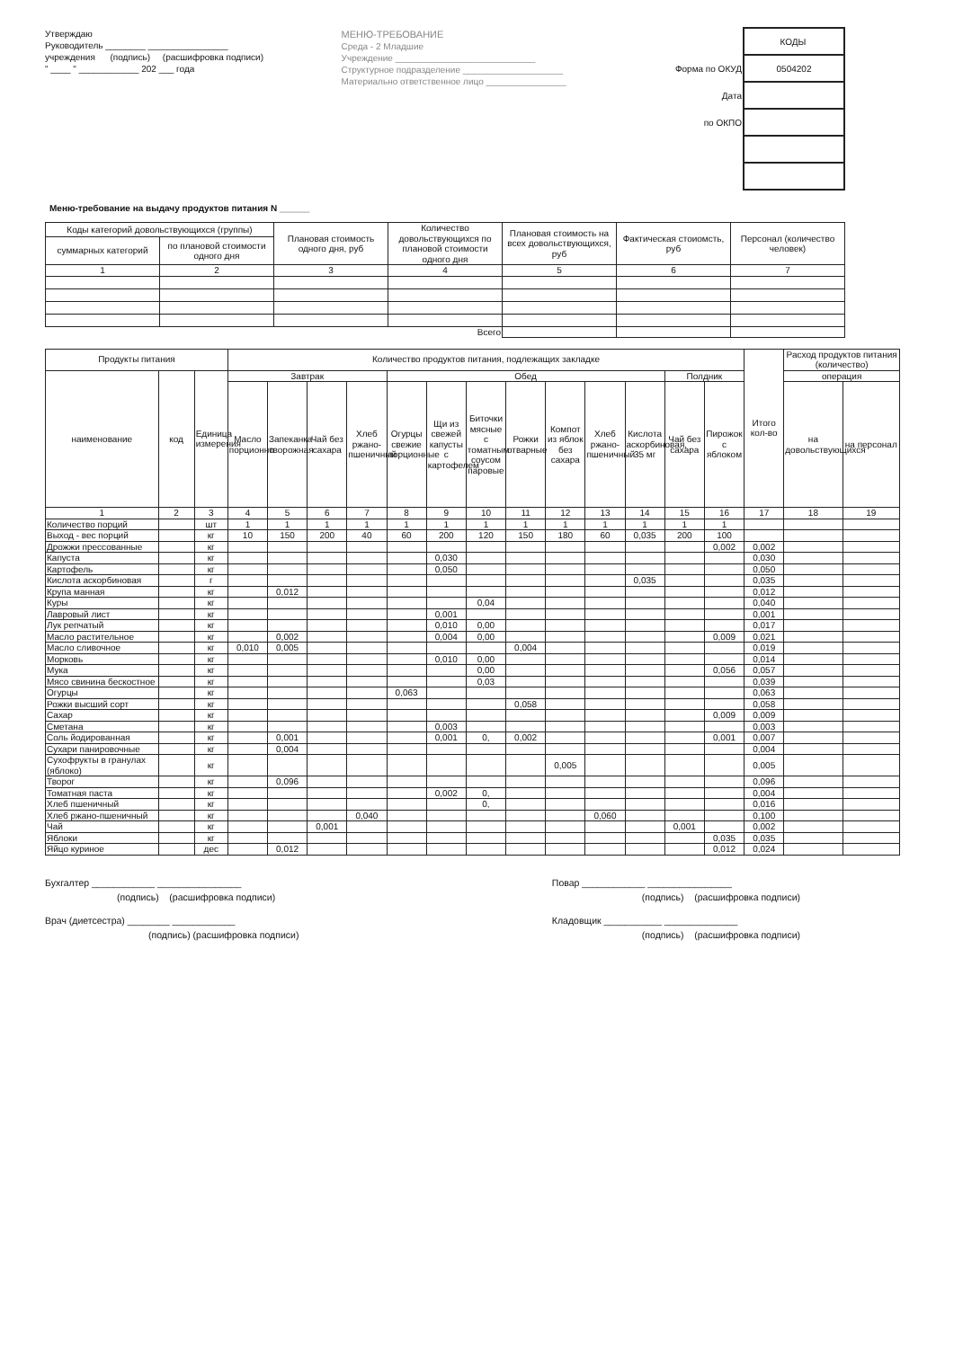Утверждаю
Руководитель ________ ________________
учреждения (подпись) (расшифровка подписи)
" ____ " ____________ 202 ___ года
МЕНЮ-ТРЕБОВАНИЕ
Среда - 2 Младшие
Учреждение ____________________________
Структурное подразделение ____________________
Материально ответственное лицо ________________
| | КОДЫ |
| Форма по ОКУД | 0504202 |
| Дата | |
| по ОКПО | |
Меню-требование на выдачу продуктов питания N ______
| Коды категорий довольствующихся (группы) | | Плановая стоимость одного дня, руб | Количество довольствующихся по плановой стоимости одного дня | Плановая стоимость на всех довольствующихся, руб | Фактическая стоиомсть, руб | Персонал (количество человек) |
| --- | --- | --- | --- | --- | --- | --- |
| суммарных категорий | по плановой стоимости одного дня | | | | | |
| 1 | 2 | 3 | 4 | 5 | 6 | 7 |
| Всего | | | | | | |
| Продукты питания | | | Количество продуктов питания, подлежащих закладке | | | | | | | | | | | | | Итого кол-во | Расход продуктов питания (количество) | |
| --- | --- | --- | --- | --- | --- | --- | --- | --- | --- | --- | --- | --- | --- | --- | --- | --- | --- | --- |
| наименование | код | Единица измерения | Завтрак | | | | Обед | | | | | | | Полдник | | | операция | |
| | | | Масло порционно | Запеканка творожная | Чай без сахара | Хлеб ржано-пшеничный | Огурцы свежие порционные | Щи из свежей капусты с картофелем | Биточки мясные с томатным соусом паровые | Рожки отварные | Компот из яблок без сахара | Хлеб ржано-пшеничный | Кислота аскорбиновая, 35 мг | Чай без сахара | Пирожок с яблоком | | на довольствующихся | на персонал |
| 1 | 2 | 3 | 4 | 5 | 6 | 7 | 8 | 9 | 10 | 11 | 12 | 13 | 14 | 15 | 16 | 17 | 18 | 19 |
| Количество порций | | шт | 1 | 1 | 1 | 1 | 1 | 1 | 1 | 1 | 1 | 1 | 1 | 1 | 1 | | | |
| Выход - вес порций | | кг | 10 | 150 | 200 | 40 | 60 | 200 | 120 | 150 | 180 | 60 | 0,035 | 200 | 100 | | | |
| Дрожжи прессованные | | кг | | | | | | | | | | | | | 0,002 | 0,002 | | |
| Капуста | | кг | | | | | | 0,030 | | | | | | | | 0,030 | | |
| Картофель | | кг | | | | | | 0,050 | | | | | | | | 0,050 | | |
| Кислота аскорбиновая | | г | | | | | | | | | | | 0,035 | | | 0,035 | | |
| Крупа манная | | кг | | 0,012 | | | | | | | | | | | | 0,012 | | |
| Куры | | кг | | | | | | | 0,04 | | | | | | | 0,040 | | |
| Лавровый лист | | кг | | | | | | 0,001 | | | | | | | | 0,001 | | |
| Лук репчатый | | кг | | | | | | 0,010 | 0,00 | | | | | | | 0,017 | | |
| Масло растительное | | кг | | 0,002 | | | | 0,004 | 0,00 | | | | | | 0,009 | 0,021 | | |
| Масло сливочное | | кг | 0,010 | 0,005 | | | | | | 0,004 | | | | | | 0,019 | | |
| Морковь | | кг | | | | | | 0,010 | 0,00 | | | | | | | 0,014 | | |
| Мука | | кг | | | | | | | 0,00 | | | | | | 0,056 | 0,057 | | |
| Мясо свинина бескостное | | кг | | | | | | | 0,03 | | | | | | | 0,039 | | |
| Огурцы | | кг | | | | | 0,063 | | | | | | | | | 0,063 | | |
| Рожки высший сорт | | кг | | | | | | | | 0,058 | | | | | | 0,058 | | |
| Сахар | | кг | | | | | | | | | | | | | 0,009 | 0,009 | | |
| Сметана | | кг | | | | | | 0,003 | | | | | | | | 0,003 | | |
| Соль йодированная | | кг | | 0,001 | | | | 0,001 | 0, | 0,002 | | | | | 0,001 | 0,007 | | |
| Сухари панировочные | | кг | | 0,004 | | | | | | | | | | | | 0,004 | | |
| Сухофрукты в гранулах (яблоко) | | кг | | | | | | | | | 0,005 | | | | | 0,005 | | |
| Творог | | кг | | 0,096 | | | | | | | | | | | | 0,096 | | |
| Томатная паста | | кг | | | | | | 0,002 | 0, | | | | | | | 0,004 | | |
| Хлеб пшеничный | | кг | | | | | | | 0, | | | | | | | 0,016 | | |
| Хлеб ржано-пшеничный | | кг | | | | 0,040 | | | | | | 0,060 | | | | 0,100 | | |
| Чай | | кг | | | 0,001 | | | | | | | | | 0,001 | | 0,002 | | |
| Яблоки | | кг | | | | | | | | | | | | | 0,035 | 0,035 | | |
| Яйцо куриное | | дес | | 0,012 | | | | | | | | | | | 0,012 | 0,024 | | |
Бухгалтер ____________ ________________
(подпись) (расшифровка подписи)
Врач (диетсестра) ________ ____________
(подпись) (расшифровка подписи)
Повар ____________ ________________
(подпись) (расшифровка подписи)
Кладовщик ___________ ______________
(подпись) (расшифровка подписи)